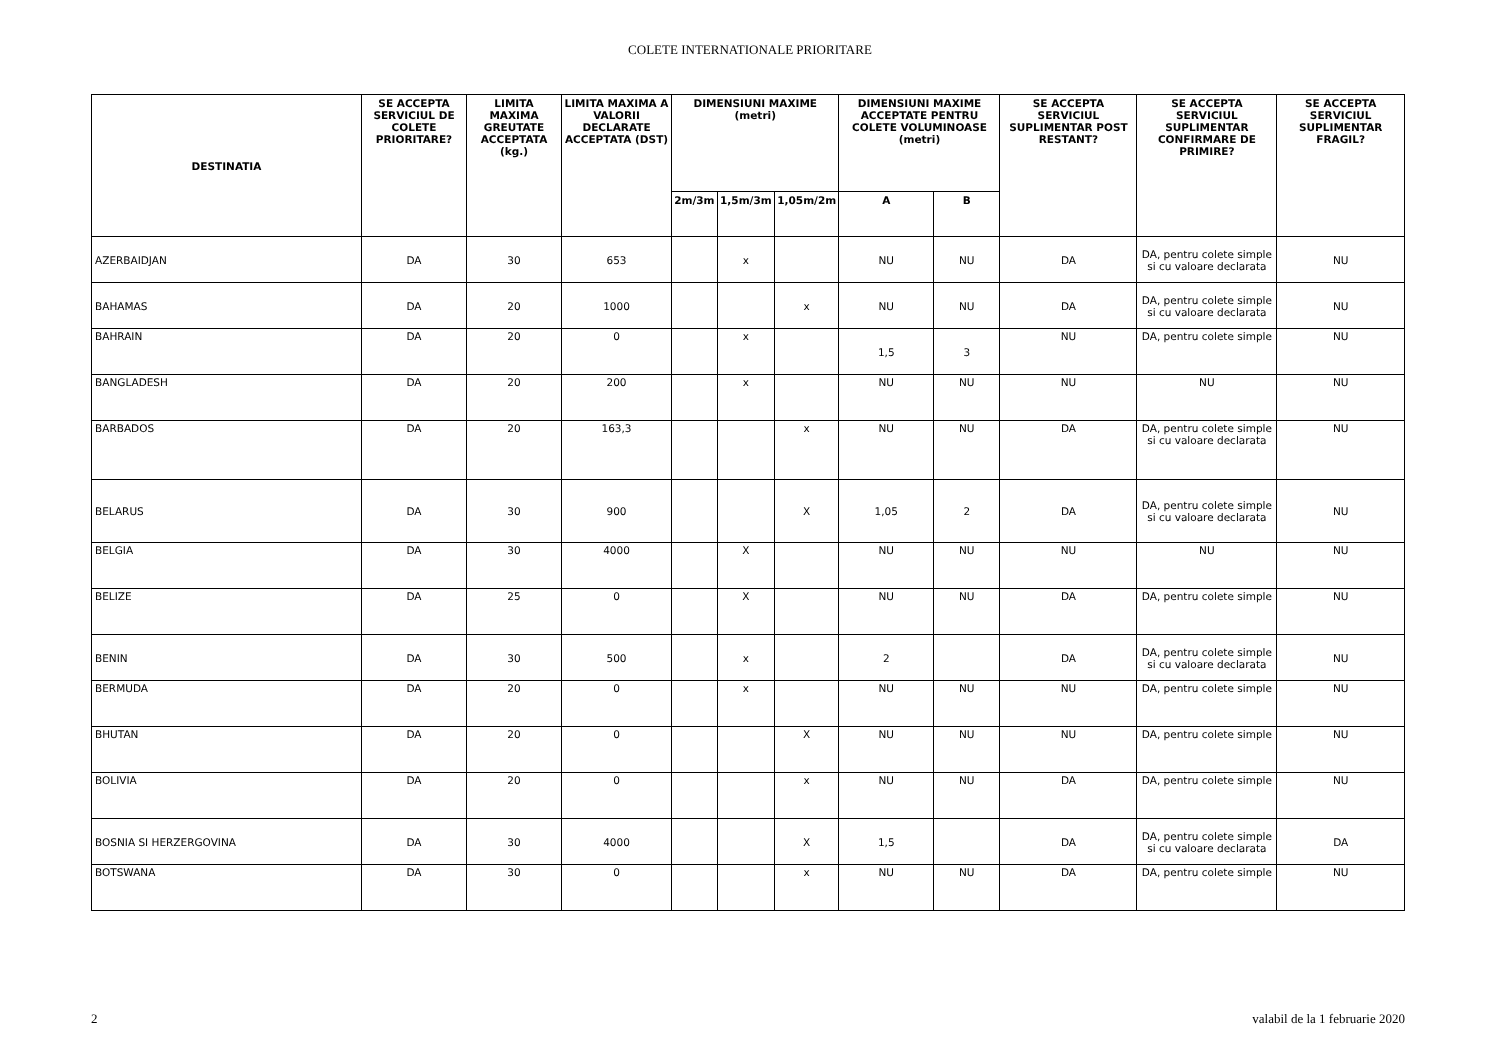COLETE INTERNATIONALE PRIORITARE
| DESTINATIA | SE ACCEPTA SERVICIUL DE COLETE PRIORITARE? | LIMITA MAXIMA GREUTATE ACCEPTATA (kg.) | LIMITA MAXIMA A VALORII DECLARATE ACCEPTATA (DST) | DIMENSIUNI MAXIME (metri) | | | DIMENSIUNI MAXIME ACCEPTATE PENTRU COLETE VOLUMINOASE (metri) | | SE ACCEPTA SERVICIUL SUPLIMENTAR POST RESTANT? | SE ACCEPTA SERVICIUL SUPLIMENTAR CONFIRMARE DE PRIMIRE? | SE ACCEPTA SERVICIUL SUPLIMENTAR FRAGIL? |
| --- | --- | --- | --- | --- | --- | --- | --- | --- | --- | --- | --- |
| | | | | 2m/3m | 1,5m/3m | 1,05m/2m | A | B | | | |
| AZERBAIDJAN | DA | 30 | 653 | | x | | NU | NU | DA | DA, pentru colete simple si cu valoare declarata | NU |
| BAHAMAS | DA | 20 | 1000 | | | x | NU | NU | DA | DA, pentru colete simple si cu valoare declarata | NU |
| BAHRAIN | DA | 20 | 0 | | x | | 1,5 | 3 | NU | DA, pentru colete simple | NU |
| BANGLADESH | DA | 20 | 200 | | x | | NU | NU | NU | NU | NU |
| BARBADOS | DA | 20 | 163,3 | | | x | NU | NU | DA | DA, pentru colete simple si cu valoare declarata | NU |
| BELARUS | DA | 30 | 900 | | | X | 1,05 | 2 | DA | DA, pentru colete simple si cu valoare declarata | NU |
| BELGIA | DA | 30 | 4000 | | X | | NU | NU | NU | NU | NU |
| BELIZE | DA | 25 | 0 | | X | | NU | NU | DA | DA, pentru colete simple | NU |
| BENIN | DA | 30 | 500 | | x | | 2 | | DA | DA, pentru colete simple si cu valoare declarata | NU |
| BERMUDA | DA | 20 | 0 | | x | | NU | NU | NU | DA, pentru colete simple | NU |
| BHUTAN | DA | 20 | 0 | | | X | NU | NU | NU | DA, pentru colete simple | NU |
| BOLIVIA | DA | 20 | 0 | | | x | NU | NU | DA | DA, pentru colete simple | NU |
| BOSNIA SI HERZERGOVINA | DA | 30 | 4000 | | | X | 1,5 | | DA | DA, pentru colete simple si cu valoare declarata | DA |
| BOTSWANA | DA | 30 | 0 | | | x | NU | NU | DA | DA, pentru colete simple | NU |
2 valabil de la 1 februarie 2020